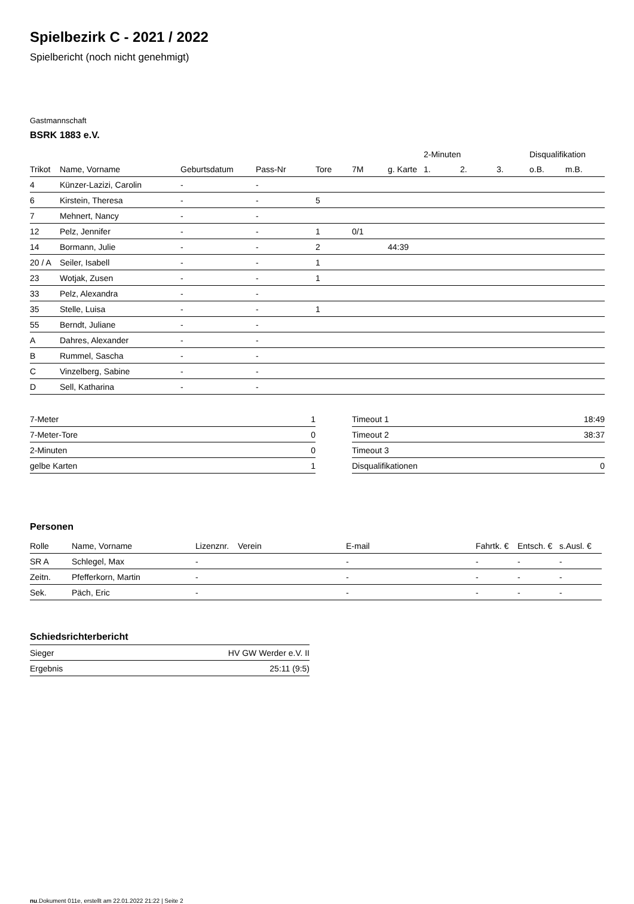Spielbezirk C - 2021 / 2022
Spielbericht (noch nicht genehmigt)
Gastmannschaft
BSRK 1883 e.V.
| | | | | | | | 2-Minuten | | | Disqualifikation | |
| --- | --- | --- | --- | --- | --- | --- | --- | --- | --- | --- | --- |
| Trikot | Name, Vorname | Geburtsdatum | Pass-Nr | Tore | 7M | g. Karte | 1. | 2. | 3. | o.B. | m.B. |
| 4 | Künzer-Lazizi, Carolin | - | - | | | | | | | | |
| 6 | Kirstein, Theresa | - | - | 5 | | | | | | | |
| 7 | Mehnert, Nancy | - | - | | | | | | | | |
| 12 | Pelz, Jennifer | - | - | 1 | 0/1 | | | | | | |
| 14 | Bormann, Julie | - | - | 2 | | 44:39 | | | | | |
| 20 / A | Seiler, Isabell | - | - | 1 | | | | | | | |
| 23 | Wotjak, Zusen | - | - | 1 | | | | | | | |
| 33 | Pelz, Alexandra | - | - | | | | | | | | |
| 35 | Stelle, Luisa | - | - | 1 | | | | | | | |
| 55 | Berndt, Juliane | - | - | | | | | | | | |
| A | Dahres, Alexander | - | - | | | | | | | | |
| B | Rummel, Sascha | - | - | | | | | | | | |
| C | Vinzelberg, Sabine | - | - | | | | | | | | |
| D | Sell, Katharina | - | - | | | | | | | | |
| 7-Meter | 1 |
| 7-Meter-Tore | 0 |
| 2-Minuten | 0 |
| gelbe Karten | 1 |
| Timeout 1 | 18:49 |
| Timeout 2 | 38:37 |
| Timeout 3 | |
| Disqualifikationen | 0 |
Personen
| Rolle | Name, Vorname | Lizenznr. | Verein | E-mail | Fahrtk. € | Entsch. € | s.Ausl. € |
| --- | --- | --- | --- | --- | --- | --- | --- |
| SR A | Schlegel, Max | - | | - | - | - | - |
| Zeitn. | Pfefferkorn, Martin | - | | - | - | - | - |
| Sek. | Päch, Eric | - | | - | - | - | - |
Schiedsrichterbericht
| Sieger | HV GW Werder e.V. II |
| Ergebnis | 25:11 (9:5) |
nu.Dokument 011e, erstellt am 22.01.2022 21:22 | Seite 2